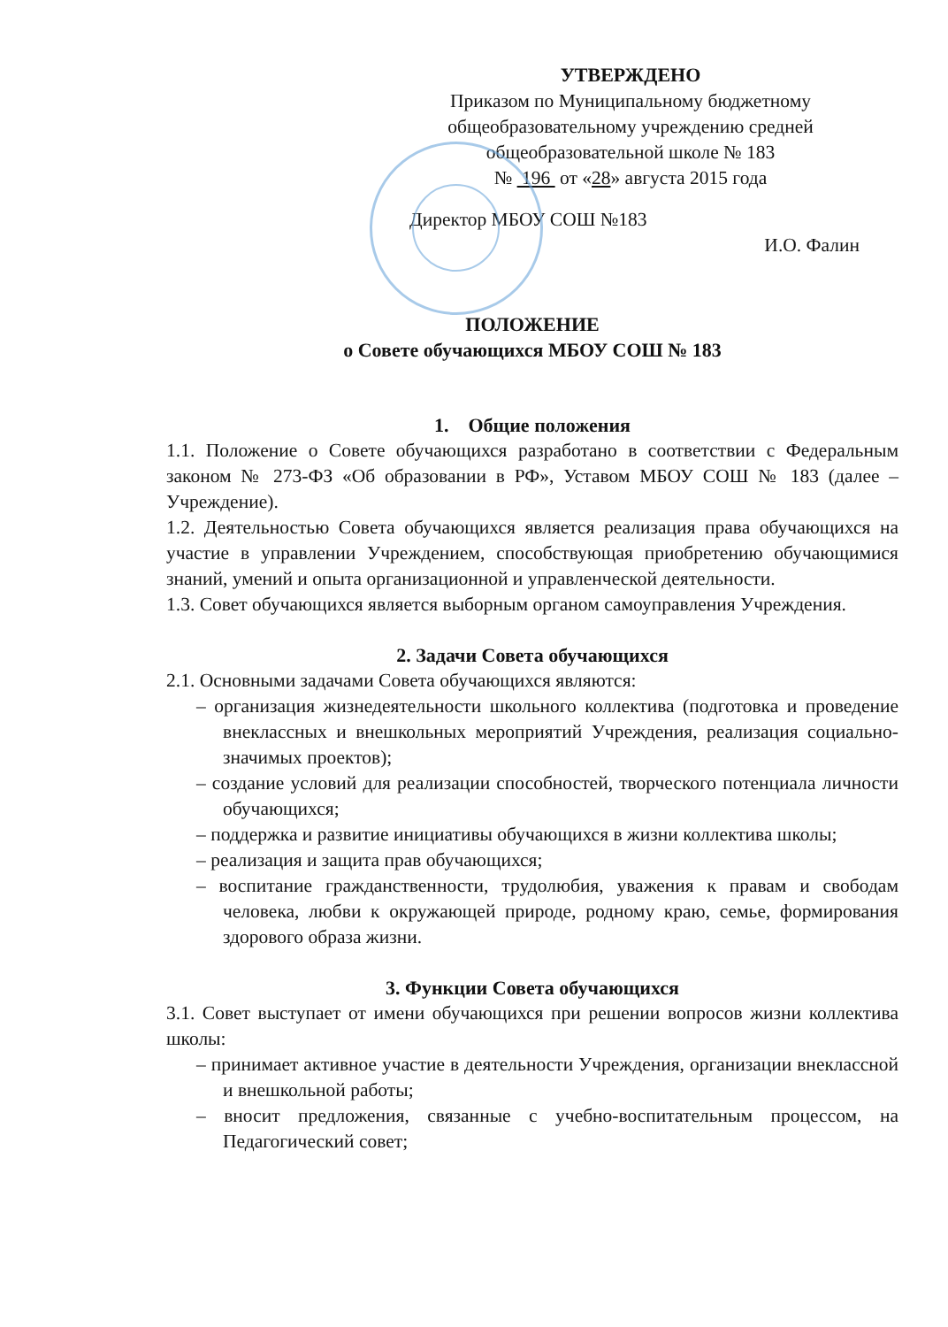УТВЕРЖДЕНО
Приказом по Муниципальному бюджетному общеобразовательному учреждению средней общеобразовательной школе № 183
№ 196 от «28» августа 2015 года
Директор МБОУ СОШ №183
И.О. Фалин
ПОЛОЖЕНИЕ
о Совете обучающихся МБОУ СОШ № 183
1. Общие положения
1.1. Положение о Совете обучающихся разработано в соответствии с Федеральным законом № 273-ФЗ «Об образовании в РФ», Уставом МБОУ СОШ № 183 (далее – Учреждение).
1.2. Деятельностью Совета обучающихся является реализация права обучающихся на участие в управлении Учреждением, способствующая приобретению обучающимися знаний, умений и опыта организационной и управленческой деятельности.
1.3. Совет обучающихся является выборным органом самоуправления Учреждения.
2. Задачи Совета обучающихся
2.1. Основными задачами Совета обучающихся являются:
– организация жизнедеятельности школьного коллектива (подготовка и проведение внеклассных и внешкольных мероприятий Учреждения, реализация социально-значимых проектов);
– создание условий для реализации способностей, творческого потенциала личности обучающихся;
– поддержка и развитие инициативы обучающихся в жизни коллектива школы;
– реализация и защита прав обучающихся;
– воспитание гражданственности, трудолюбия, уважения к правам и свободам человека, любви к окружающей природе, родному краю, семье, формирования здорового образа жизни.
3. Функции Совета обучающихся
3.1. Совет выступает от имени обучающихся при решении вопросов жизни коллектива школы:
– принимает активное участие в деятельности Учреждения, организации внеклассной и внешкольной работы;
– вносит предложения, связанные с учебно-воспитательным процессом, на Педагогический совет;